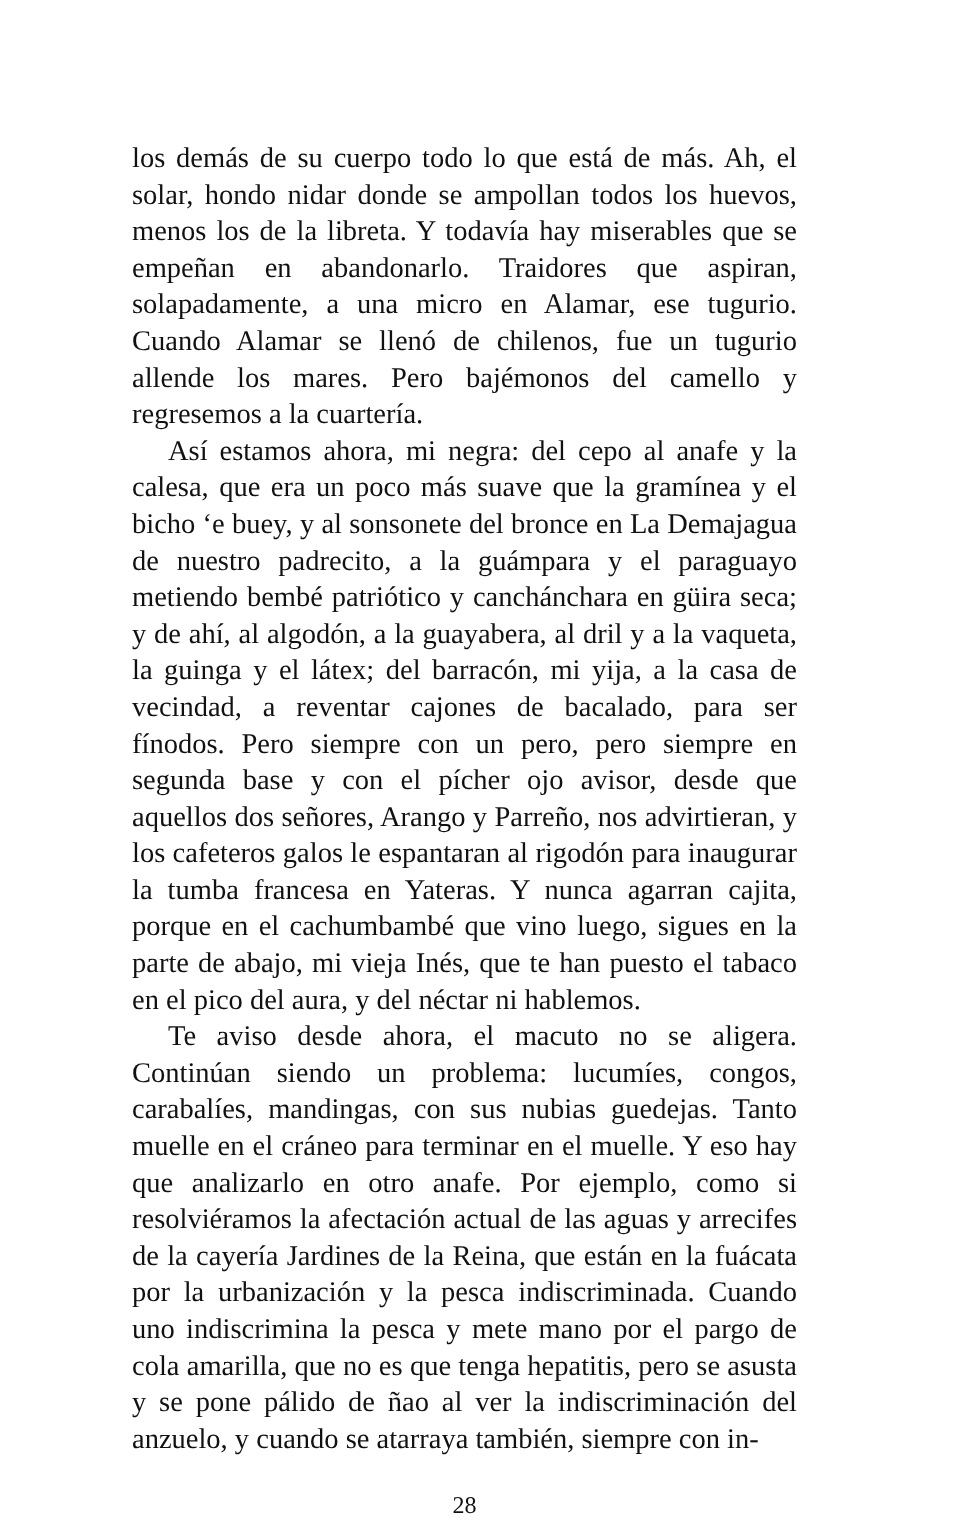los demás de su cuerpo todo lo que está de más. Ah, el solar, hondo nidar donde se ampollan todos los huevos, menos los de la libreta. Y todavía hay miserables que se empeñan en abandonarlo. Traidores que aspiran, solapadamente, a una micro en Alamar, ese tugurio. Cuando Alamar se llenó de chilenos, fue un tugurio allende los mares. Pero bajémonos del camello y regresemos a la cuartería.
Así estamos ahora, mi negra: del cepo al anafe y la calesa, que era un poco más suave que la gramínea y el bicho ‘e buey, y al sonsonete del bronce en La Demajagua de nuestro padrecito, a la guámpara y el paraguayo metiendo bembé patriótico y canchánchara en güira seca; y de ahí, al algodón, a la guayabera, al dril y a la vaqueta, la guinga y el látex; del barracón, mi yija, a la casa de vecindad, a reventar cajones de bacalado, para ser fínodos. Pero siempre con un pero, pero siempre en segunda base y con el pícher ojo avisor, desde que aquellos dos señores, Arango y Parreño, nos advirtieran, y los cafeteros galos le espantaran al rigodón para inaugurar la tumba francesa en Yateras. Y nunca agarran cajita, porque en el cachumbambé que vino luego, sigues en la parte de abajo, mi vieja Inés, que te han puesto el tabaco en el pico del aura, y del néctar ni hablemos.
Te aviso desde ahora, el macuto no se aligera. Continúan siendo un problema: lucumíes, congos, carabalíes, mandingas, con sus nubias guedejas. Tanto muelle en el cráneo para terminar en el muelle. Y eso hay que analizarlo en otro anafe. Por ejemplo, como si resolviéramos la afectación actual de las aguas y arrecifes de la cayería Jardines de la Reina, que están en la fuácata por la urbanización y la pesca indiscriminada. Cuando uno indiscrimina la pesca y mete mano por el pargo de cola amarilla, que no es que tenga hepatitis, pero se asusta y se pone pálido de ñao al ver la indiscriminación del anzuelo, y cuando se atarraya también, siempre con in-
28